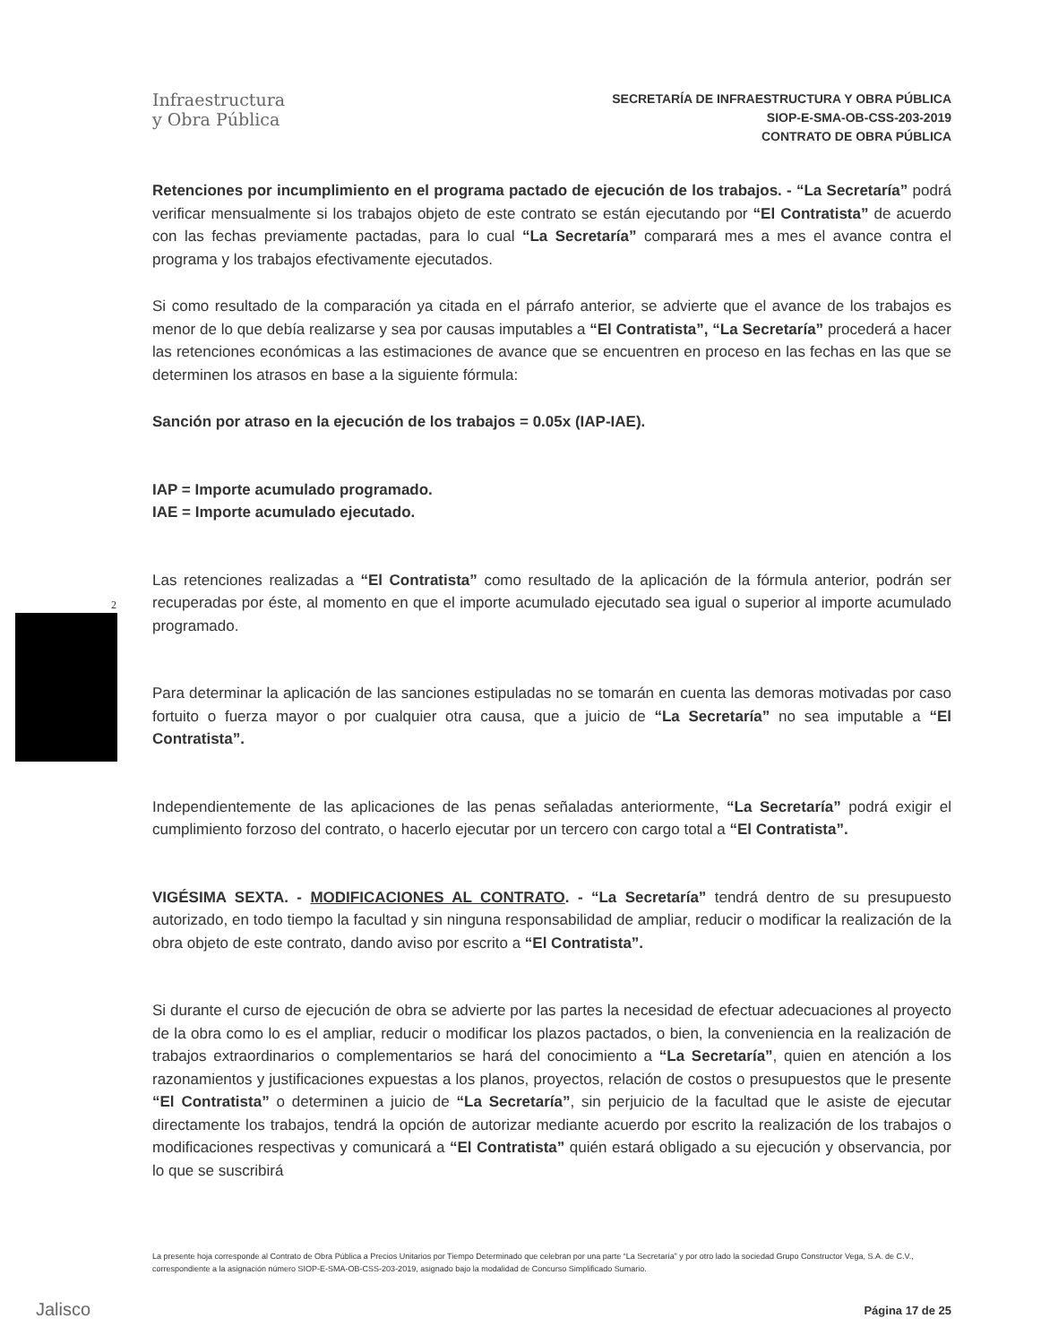Infraestructura
y Obra Pública
SECRETARÍA DE INFRAESTRUCTURA Y OBRA PÚBLICA
SIOP-E-SMA-OB-CSS-203-2019
CONTRATO DE OBRA PÚBLICA
2
Retenciones por incumplimiento en el programa pactado de ejecución de los trabajos. - “La Secretaría” podrá verificar mensualmente si los trabajos objeto de este contrato se están ejecutando por “El Contratista” de acuerdo con las fechas previamente pactadas, para lo cual “La Secretaría” comparará mes a mes el avance contra el programa y los trabajos efectivamente ejecutados.
Si como resultado de la comparación ya citada en el párrafo anterior, se advierte que el avance de los trabajos es menor de lo que debía realizarse y sea por causas imputables a “El Contratista”, “La Secretaría” procederá a hacer las retenciones económicas a las estimaciones de avance que se encuentren en proceso en las fechas en las que se determinen los atrasos en base a la siguiente fórmula:
Sanción por atraso en la ejecución de los trabajos = 0.05x (IAP-IAE).
IAP = Importe acumulado programado.
IAE = Importe acumulado ejecutado.
Las retenciones realizadas a “El Contratista” como resultado de la aplicación de la fórmula anterior, podrán ser recuperadas por éste, al momento en que el importe acumulado ejecutado sea igual o superior al importe acumulado programado.
Para determinar la aplicación de las sanciones estipuladas no se tomarán en cuenta las demoras motivadas por caso fortuito o fuerza mayor o por cualquier otra causa, que a juicio de “La Secretaría” no sea imputable a “El Contratista”.
Independientemente de las aplicaciones de las penas señaladas anteriormente, “La Secretaría” podrá exigir el cumplimiento forzoso del contrato, o hacerlo ejecutar por un tercero con cargo total a “El Contratista”.
VIGÉSIMA SEXTA. - MODIFICACIONES AL CONTRATO. - “La Secretaría” tendrá dentro de su presupuesto autorizado, en todo tiempo la facultad y sin ninguna responsabilidad de ampliar, reducir o modificar la realización de la obra objeto de este contrato, dando aviso por escrito a “El Contratista”.
Si durante el curso de ejecución de obra se advierte por las partes la necesidad de efectuar adecuaciones al proyecto de la obra como lo es el ampliar, reducir o modificar los plazos pactados, o bien, la conveniencia en la realización de trabajos extraordinarios o complementarios se hará del conocimiento a “La Secretaría”, quien en atención a los razonamientos y justificaciones expuestas a los planos, proyectos, relación de costos o presupuestos que le presente “El Contratista” o determinen a juicio de “La Secretaría”, sin perjuicio de la facultad que le asiste de ejecutar directamente los trabajos, tendrá la opción de autorizar mediante acuerdo por escrito la realización de los trabajos o modificaciones respectivas y comunicará a “El Contratista” quién estará obligado a su ejecución y observancia, por lo que se suscribirá
La presente hoja corresponde al Contrato de Obra Pública a Precios Unitarios por Tiempo Determinado que celebran por una parte “La Secretaría” y por otro lado la sociedad Grupo Constructor Vega, S.A. de C.V., correspondiente a la asignación número SIOP-E-SMA-OB-CSS-203-2019, asignado bajo la modalidad de Concurso Simplificado Sumario.
Jalisco Página 17 de 25